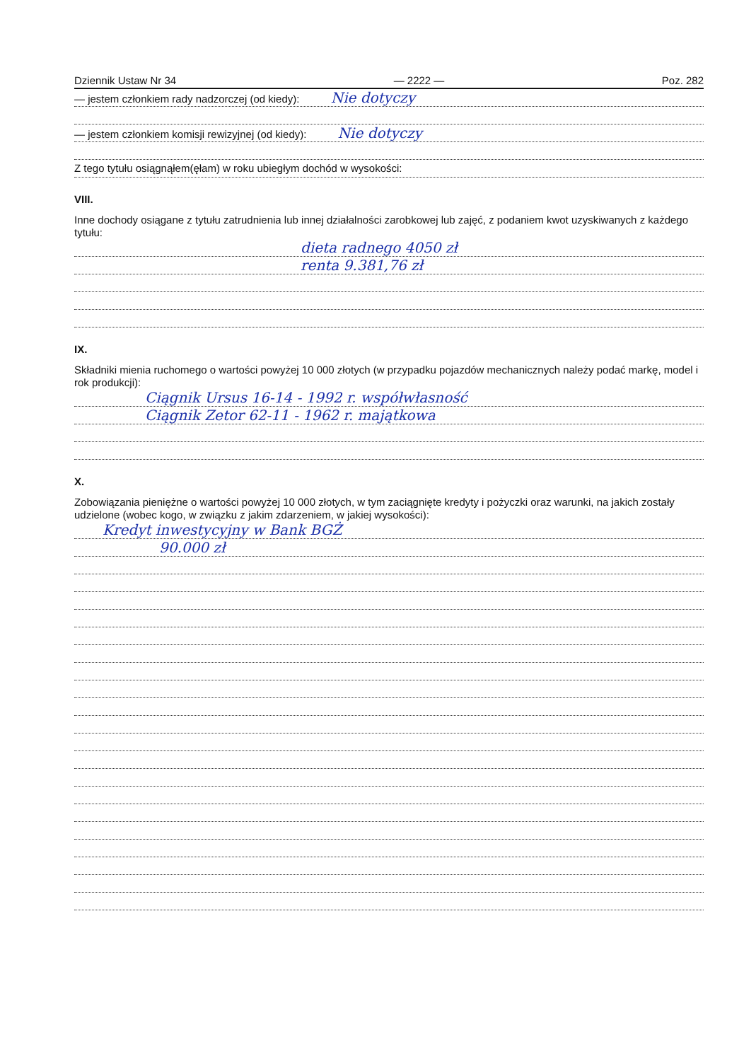Dziennik Ustaw Nr 34 — 2222 — Poz. 282
— jestem członkiem rady nadzorczej (od kiedy): Nie dotyczy
— jestem członkiem komisji rewizyjnej (od kiedy): Nie dotyczy
Z tego tytułu osiągnąłem(ęłam) w roku ubiegłym dochód w wysokości:
VIII.
Inne dochody osiągane z tytułu zatrudnienia lub innej działalności zarobkowej lub zajęć, z podaniem kwot uzyskiwanych z każdego tytułu:
dieta radnego 4050 zł
renta 9.381,76 zł
IX.
Składniki mienia ruchomego o wartości powyżej 10 000 złotych (w przypadku pojazdów mechanicznych należy podać markę, model i rok produkcji):
Ciągnik Ursus 16-14 - 1992 r. współwłasność
Ciągnik Zetor 62-11 - 1962 r. majątkowa
X.
Zobowiązania pieniężne o wartości powyżej 10 000 złotych, w tym zaciągnięte kredyty i pożyczki oraz warunki, na jakich zostały udzielone (wobec kogo, w związku z jakim zdarzeniem, w jakiej wysokości):
Kredyt inwestycyjny w Bank BGŻ
90.000 zł